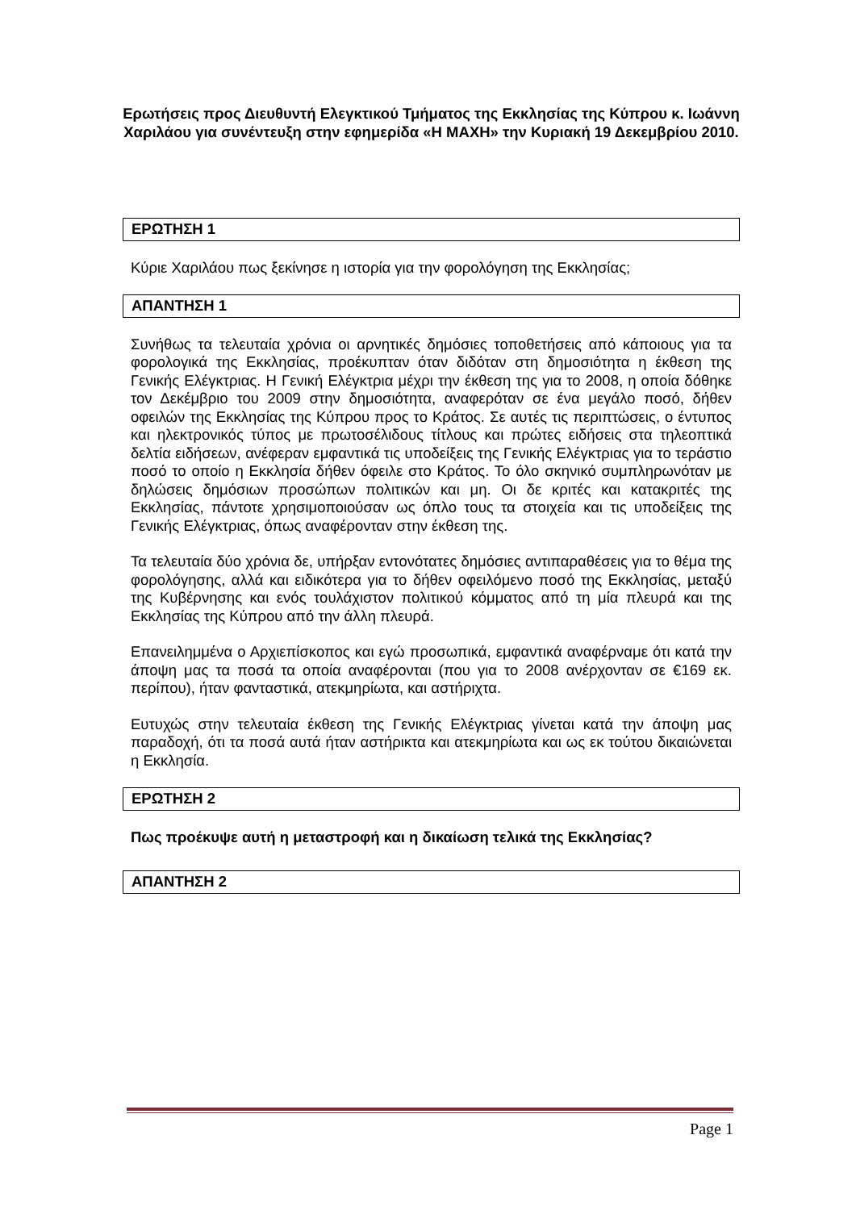Ερωτήσεις προς Διευθυντή Ελεγκτικού Τμήματος της Εκκλησίας της Κύπρου κ. Ιωάννη Χαριλάου για συνέντευξη στην εφημερίδα «Η ΜΑΧΗ» την Κυριακή 19 Δεκεμβρίου 2010.
ΕΡΩΤΗΣΗ 1
Κύριε Χαριλάου πως ξεκίνησε η ιστορία για την φορολόγηση της Εκκλησίας;
ΑΠΑΝΤΗΣΗ 1
Συνήθως τα τελευταία χρόνια οι αρνητικές δημόσιες τοποθετήσεις από κάποιους για τα φορολογικά της Εκκλησίας, προέκυπταν όταν διδόταν στη δημοσιότητα η έκθεση της Γενικής Ελέγκτριας. Η Γενική Ελέγκτρια μέχρι την έκθεση της για το 2008, η οποία δόθηκε τον Δεκέμβριο του 2009 στην δημοσιότητα, αναφερόταν σε ένα μεγάλο ποσό, δήθεν οφειλών της Εκκλησίας της Κύπρου προς το Κράτος. Σε αυτές τις περιπτώσεις, ο έντυπος και ηλεκτρονικός τύπος με πρωτοσέλιδους τίτλους και πρώτες ειδήσεις στα τηλεοπτικά δελτία ειδήσεων, ανέφεραν εμφαντικά τις υποδείξεις της Γενικής Ελέγκτριας για το τεράστιο ποσό το οποίο η Εκκλησία δήθεν όφειλε στο Κράτος. Το όλο σκηνικό συμπληρωνόταν με δηλώσεις δημόσιων προσώπων πολιτικών και μη. Οι δε κριτές και κατακριτές της Εκκλησίας, πάντοτε χρησιμοποιούσαν ως όπλο τους τα στοιχεία και τις υποδείξεις της Γενικής Ελέγκτριας, όπως αναφέρονταν στην έκθεση της.
Τα τελευταία δύο χρόνια δε, υπήρξαν εντονότατες δημόσιες αντιπαραθέσεις για το θέμα της φορολόγησης, αλλά και ειδικότερα για το δήθεν οφειλόμενο ποσό της Εκκλησίας, μεταξύ της Κυβέρνησης και ενός τουλάχιστον πολιτικού κόμματος από τη μία πλευρά και της Εκκλησίας της Κύπρου από την άλλη πλευρά.
Επανειλημμένα ο Αρχιεπίσκοπος και εγώ προσωπικά, εμφαντικά αναφέρναμε ότι κατά την άποψη μας τα ποσά τα οποία αναφέρονται (που για το 2008 ανέρχονταν σε €169 εκ. περίπου), ήταν φανταστικά, ατεκμηρίωτα, και αστήριχτα.
Ευτυχώς στην τελευταία έκθεση της Γενικής Ελέγκτριας γίνεται κατά την άποψη μας παραδοχή, ότι τα ποσά αυτά ήταν αστήρικτα και ατεκμηρίωτα και ως εκ τούτου δικαιώνεται η Εκκλησία.
ΕΡΩΤΗΣΗ 2
Πως προέκυψε αυτή η μεταστροφή και η δικαίωση τελικά της Εκκλησίας?
ΑΠΑΝΤΗΣΗ 2
Page 1